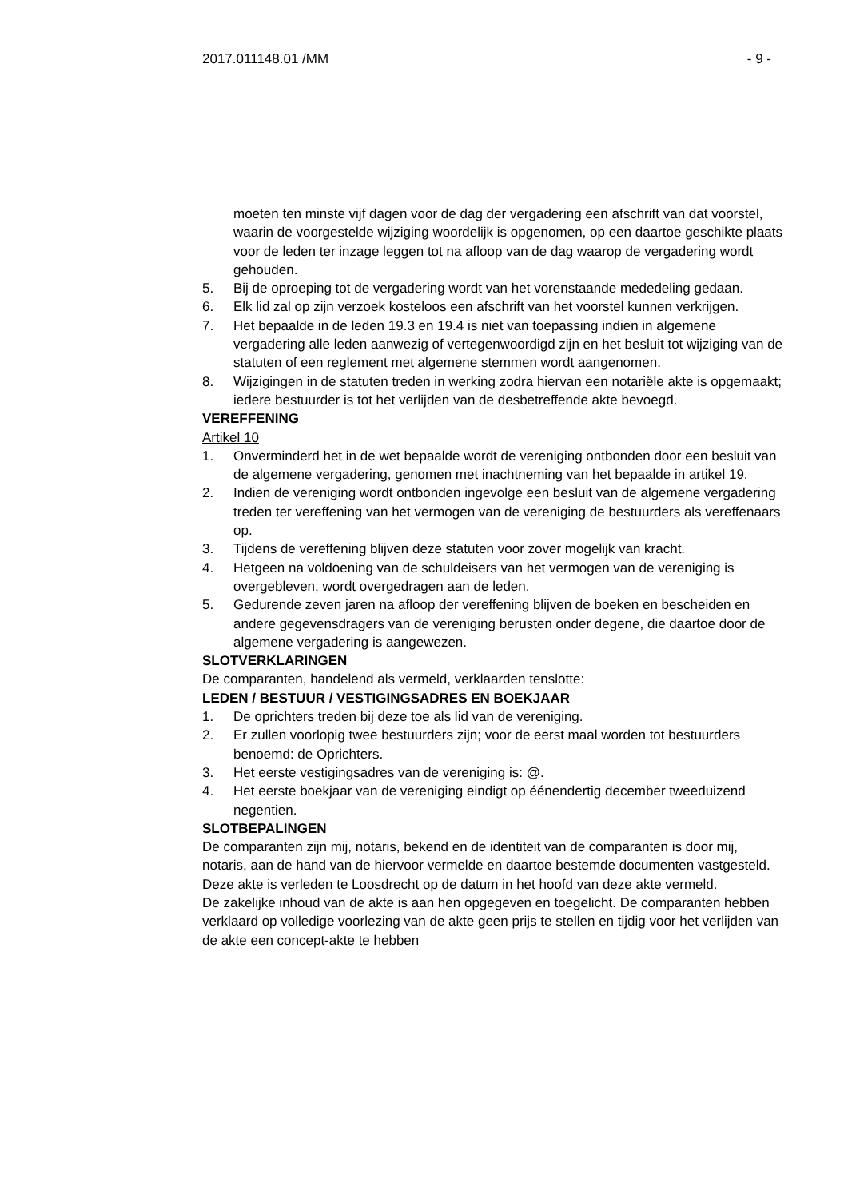2017.011148.01 /MM - 9 -
moeten ten minste vijf dagen voor de dag der vergadering een afschrift van dat voorstel, waarin de voorgestelde wijziging woordelijk is opgenomen, op een daartoe geschikte plaats voor de leden ter inzage leggen tot na afloop van de dag waarop de vergadering wordt gehouden.
5. Bij de oproeping tot de vergadering wordt van het vorenstaande mededeling gedaan.
6. Elk lid zal op zijn verzoek kosteloos een afschrift van het voorstel kunnen verkrijgen.
7. Het bepaalde in de leden 19.3 en 19.4 is niet van toepassing indien in algemene
vergadering alle leden aanwezig of vertegenwoordigd zijn en het besluit tot wijziging van de statuten of een reglement met algemene stemmen wordt aangenomen.
8. Wijzigingen in de statuten treden in werking zodra hiervan een notariële akte is opgemaakt; iedere bestuurder is tot het verlijden van de desbetreffende akte bevoegd.
VEREFFENING
Artikel 10
1. Onverminderd het in de wet bepaalde wordt de vereniging ontbonden door een besluit van de algemene vergadering, genomen met inachtneming van het bepaalde in artikel 19.
2. Indien de vereniging wordt ontbonden ingevolge een besluit van de algemene vergadering treden ter vereffening van het vermogen van de vereniging de bestuurders als vereffenaars op.
3. Tijdens de vereffening blijven deze statuten voor zover mogelijk van kracht.
4. Hetgeen na voldoening van de schuldeisers van het vermogen van de vereniging is overgebleven, wordt overgedragen aan de leden.
5. Gedurende zeven jaren na afloop der vereffening blijven de boeken en bescheiden en andere gegevensdragers van de vereniging berusten onder degene, die daartoe door de algemene vergadering is aangewezen.
SLOTVERKLARINGEN
De comparanten, handelend als vermeld, verklaarden tenslotte:
LEDEN / BESTUUR / VESTIGINGSADRES EN BOEKJAAR
1. De oprichters treden bij deze toe als lid van de vereniging.
2. Er zullen voorlopig twee bestuurders zijn; voor de eerst maal worden tot bestuurders benoemd: de Oprichters.
3. Het eerste vestigingsadres van de vereniging is: @.
4. Het eerste boekjaar van de vereniging eindigt op éénendertig december tweeduizend negentien.
SLOTBEPALINGEN
De comparanten zijn mij, notaris, bekend en de identiteit van de comparanten is door mij, notaris, aan de hand van de hiervoor vermelde en daartoe bestemde documenten vastgesteld.
Deze akte is verleden te Loosdrecht op de datum in het hoofd van deze akte vermeld.
De zakelijke inhoud van de akte is aan hen opgegeven en toegelicht. De comparanten hebben verklaard op volledige voorlezing van de akte geen prijs te stellen en tijdig voor het verlijden van de akte een concept-akte te hebben